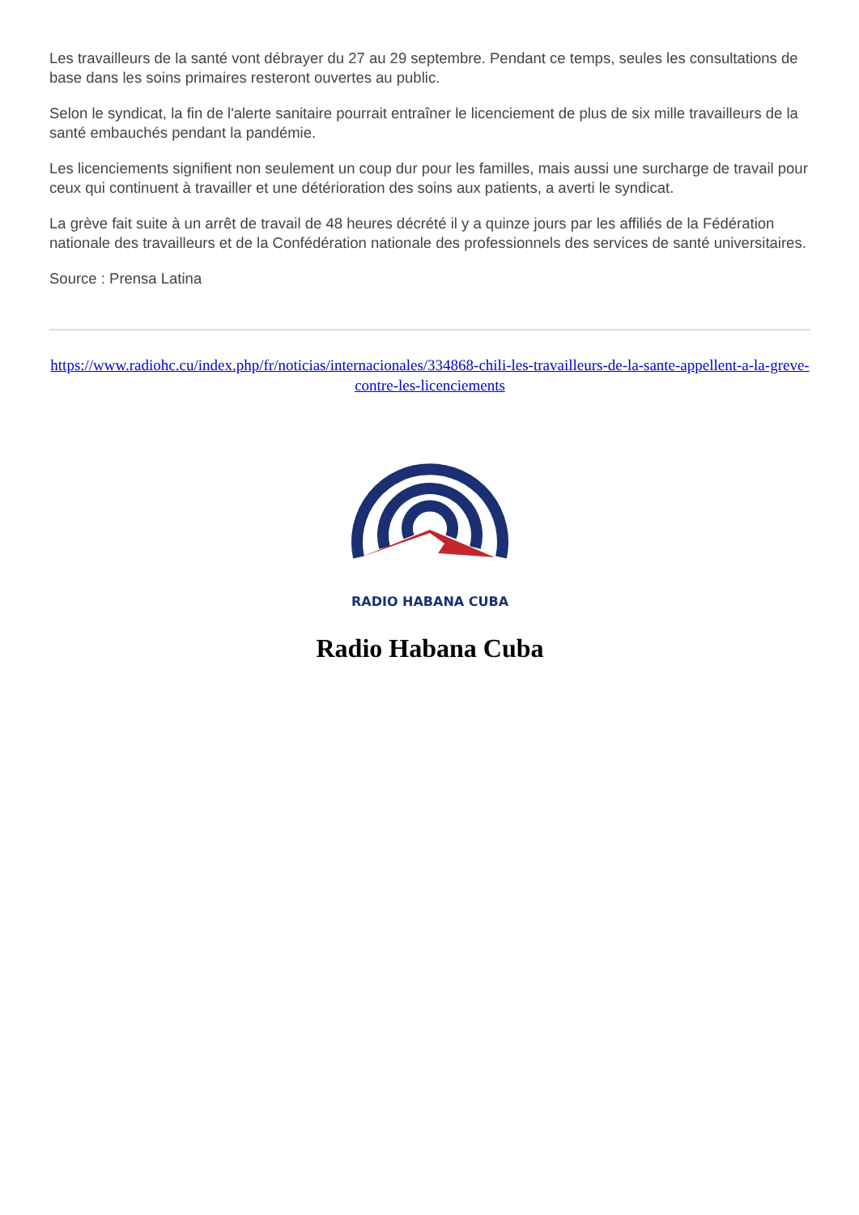Les travailleurs de la santé vont débrayer du 27 au 29 septembre. Pendant ce temps, seules les consultations de base dans les soins primaires resteront ouvertes au public.
Selon le syndicat, la fin de l'alerte sanitaire pourrait entraîner le licenciement de plus de six mille travailleurs de la santé embauchés pendant la pandémie.
Les licenciements signifient non seulement un coup dur pour les familles, mais aussi une surcharge de travail pour ceux qui continuent à travailler et une détérioration des soins aux patients, a averti le syndicat.
La grève fait suite à un arrêt de travail de 48 heures décrété il y a quinze jours par les affiliés de la Fédération nationale des travailleurs et de la Confédération nationale des professionnels des services de santé universitaires.
Source : Prensa Latina
https://www.radiohc.cu/index.php/fr/noticias/internacionales/334868-chili-les-travailleurs-de-la-sante-appellent-a-la-greve-contre-les-licenciements
RADIO HABANA CUBA
Radio Habana Cuba